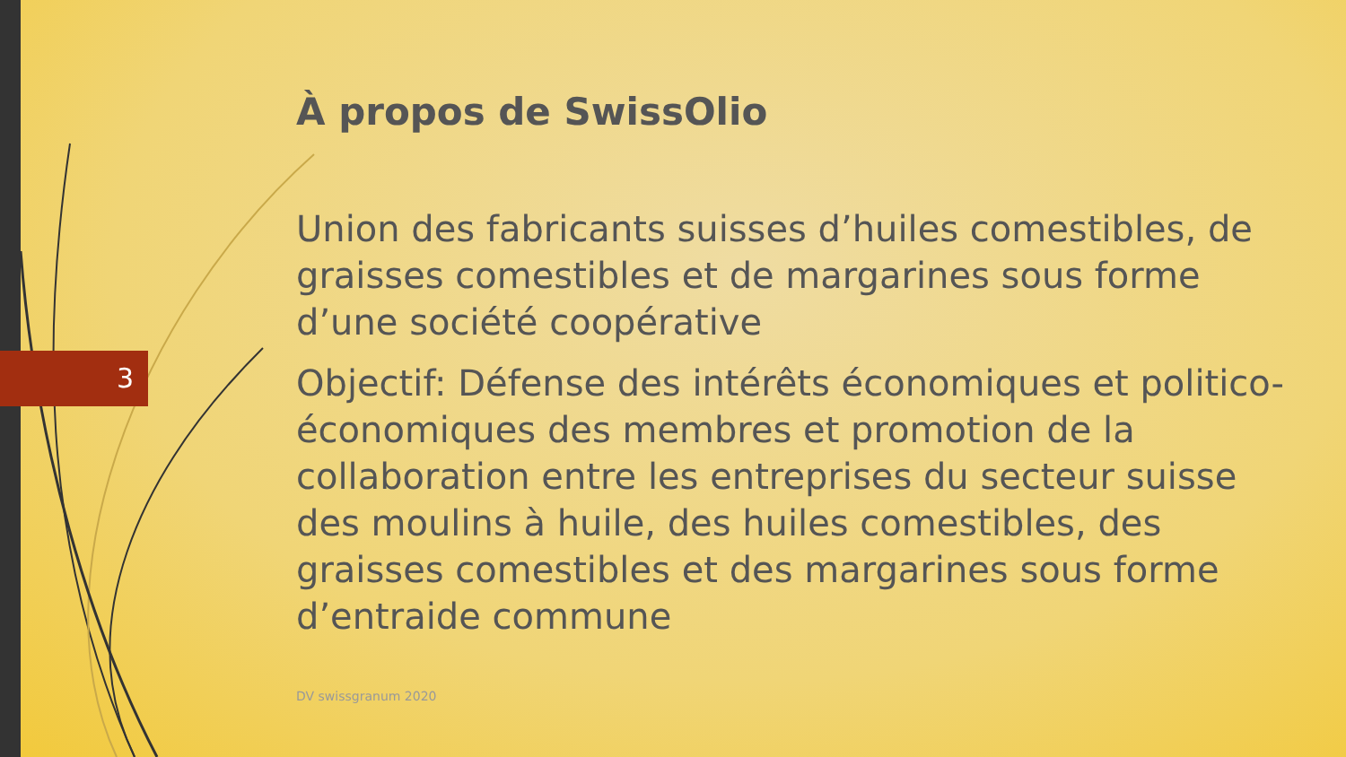3
À propos de SwissOlio
Union des fabricants suisses d’huiles comestibles, de graisses comestibles et de margarines sous forme d’une société coopérative
Objectif: Défense des intérêts économiques et politico-économiques des membres et promotion de la collaboration entre les entreprises du secteur suisse des moulins à huile, des huiles comestibles, des graisses comestibles et des margarines sous forme d’entraide commune
DV swissgranum 2020